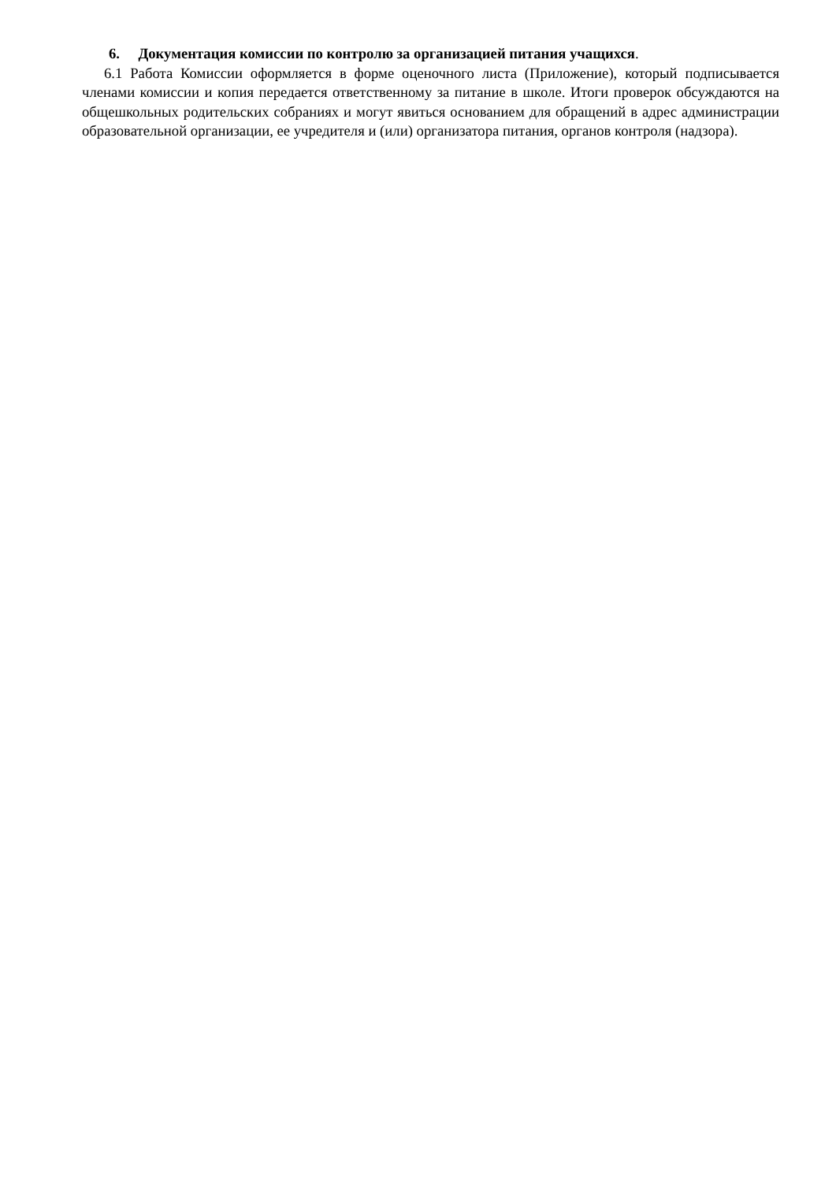6. Документация комиссии по контролю за организацией питания учащихся.
6.1 Работа Комиссии оформляется в форме оценочного листа (Приложение), который подписывается членами комиссии и копия передается ответственному за питание в школе. Итоги проверок обсуждаются на общешкольных родительских собраниях и могут явиться основанием для обращений в адрес администрации образовательной организации, ее учредителя и (или) организатора питания, органов контроля (надзора).